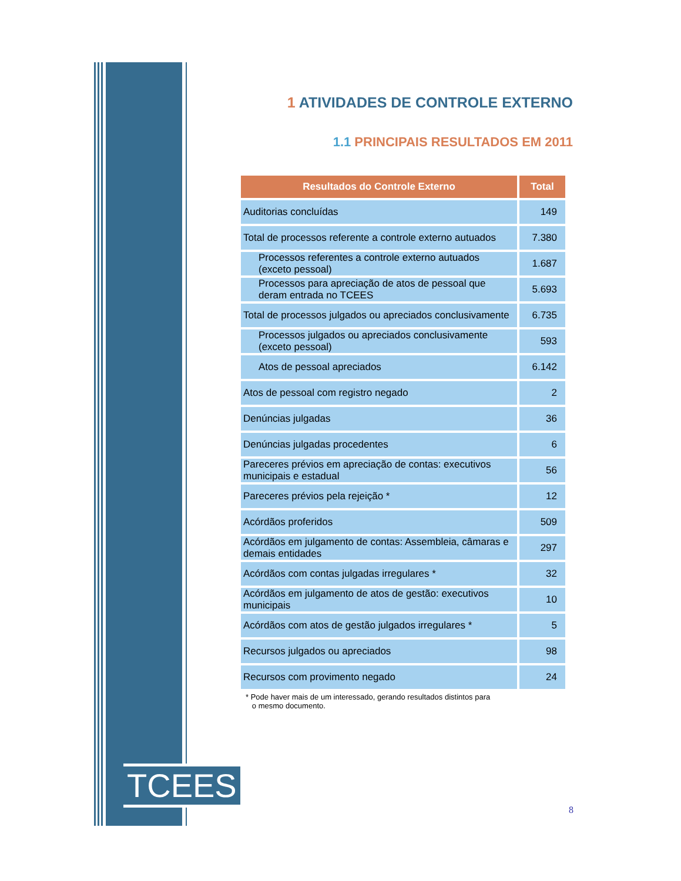1 ATIVIDADES DE CONTROLE EXTERNO
1.1 PRINCIPAIS RESULTADOS EM 2011
| Resultados do Controle Externo | Total |
| --- | --- |
| Auditorias concluídas | 149 |
| Total de processos referente a controle externo autuados | 7.380 |
| Processos referentes a controle externo autuados (exceto pessoal) | 1.687 |
| Processos para apreciação de atos de pessoal que deram entrada no TCEES | 5.693 |
| Total de processos julgados ou apreciados conclusivamente | 6.735 |
| Processos julgados ou apreciados conclusivamente (exceto pessoal) | 593 |
| Atos de pessoal apreciados | 6.142 |
| Atos de pessoal com registro negado | 2 |
| Denúncias julgadas | 36 |
| Denúncias julgadas procedentes | 6 |
| Pareceres prévios em apreciação de contas: executivos municipais e estadual | 56 |
| Pareceres prévios pela rejeição * | 12 |
| Acórdãos proferidos | 509 |
| Acórdãos em julgamento de contas: Assembleia, câmaras e demais entidades | 297 |
| Acórdãos com contas julgadas irregulares * | 32 |
| Acórdãos em julgamento de atos de gestão: executivos municipais | 10 |
| Acórdãos com atos de gestão julgados irregulares * | 5 |
| Recursos julgados ou apreciados | 98 |
| Recursos com provimento negado | 24 |
* Pode haver mais de um interessado, gerando resultados distintos para
o mesmo documento.
TCEES
8